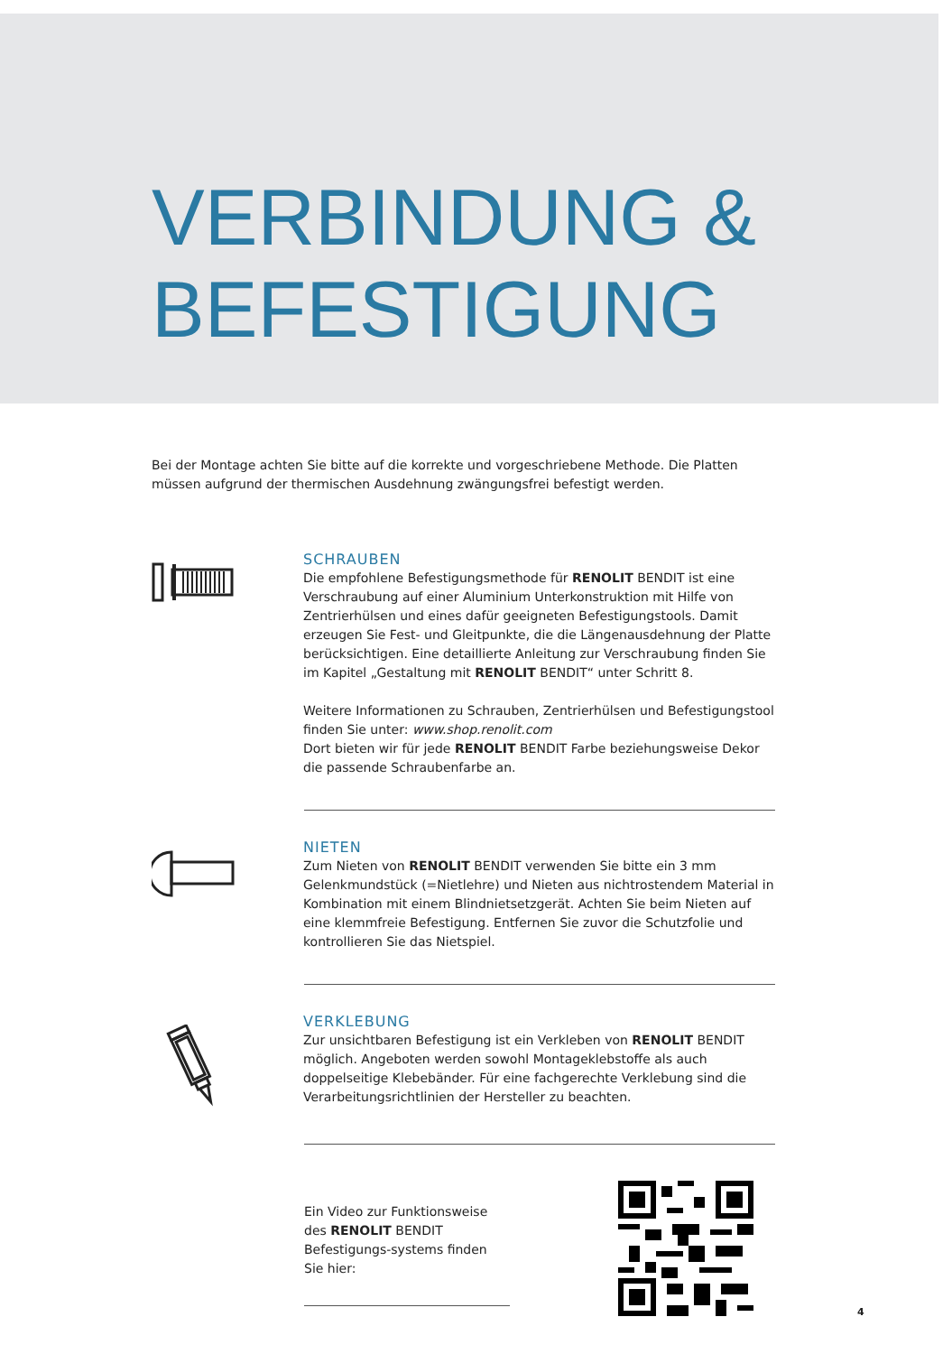VERBINDUNG &
BEFESTIGUNG
Bei der Montage achten Sie bitte auf die korrekte und vorgeschriebene Methode. Die Platten müssen aufgrund der thermischen Ausdehnung zwängungsfrei befestigt werden.
SCHRAUBEN
Die empfohlene Befestigungsmethode für RENOLIT BENDIT ist eine Verschraubung auf einer Aluminium Unterkonstruktion mit Hilfe von Zentrierhülsen und eines dafür geeigneten Befestigungstools. Damit erzeugen Sie Fest- und Gleitpunkte, die die Längenausdehnung der Platte berücksichtigen. Eine detaillierte Anleitung zur Verschraubung finden Sie im Kapitel „Gestaltung mit RENOLIT BENDIT“ unter Schritt 8.
Weitere Informationen zu Schrauben, Zentrierhülsen und Befestigungstool finden Sie unter: www.shop.renolit.com
Dort bieten wir für jede RENOLIT BENDIT Farbe beziehungsweise Dekor die passende Schraubenfarbe an.
NIETEN
Zum Nieten von RENOLIT BENDIT verwenden Sie bitte ein 3 mm Gelenkmundstück (=Nietlehre) und Nieten aus nichtrostendem Material in Kombination mit einem Blindnietsetzgerät. Achten Sie beim Nieten auf eine klemmfreie Befestigung. Entfernen Sie zuvor die Schutzfolie und kontrollieren Sie das Nietspiel.
VERKLEBUNG
Zur unsichtbaren Befestigung ist ein Verkleben von RENOLIT BENDIT möglich. Angeboten werden sowohl Montageklebstoffe als auch doppelseitige Klebebänder. Für eine fachgerechte Verklebung sind die Verarbeitungsrichtlinien der Hersteller zu beachten.
Ein Video zur Funktionsweise des RENOLIT BENDIT Befestigungs-systems finden Sie hier:
4